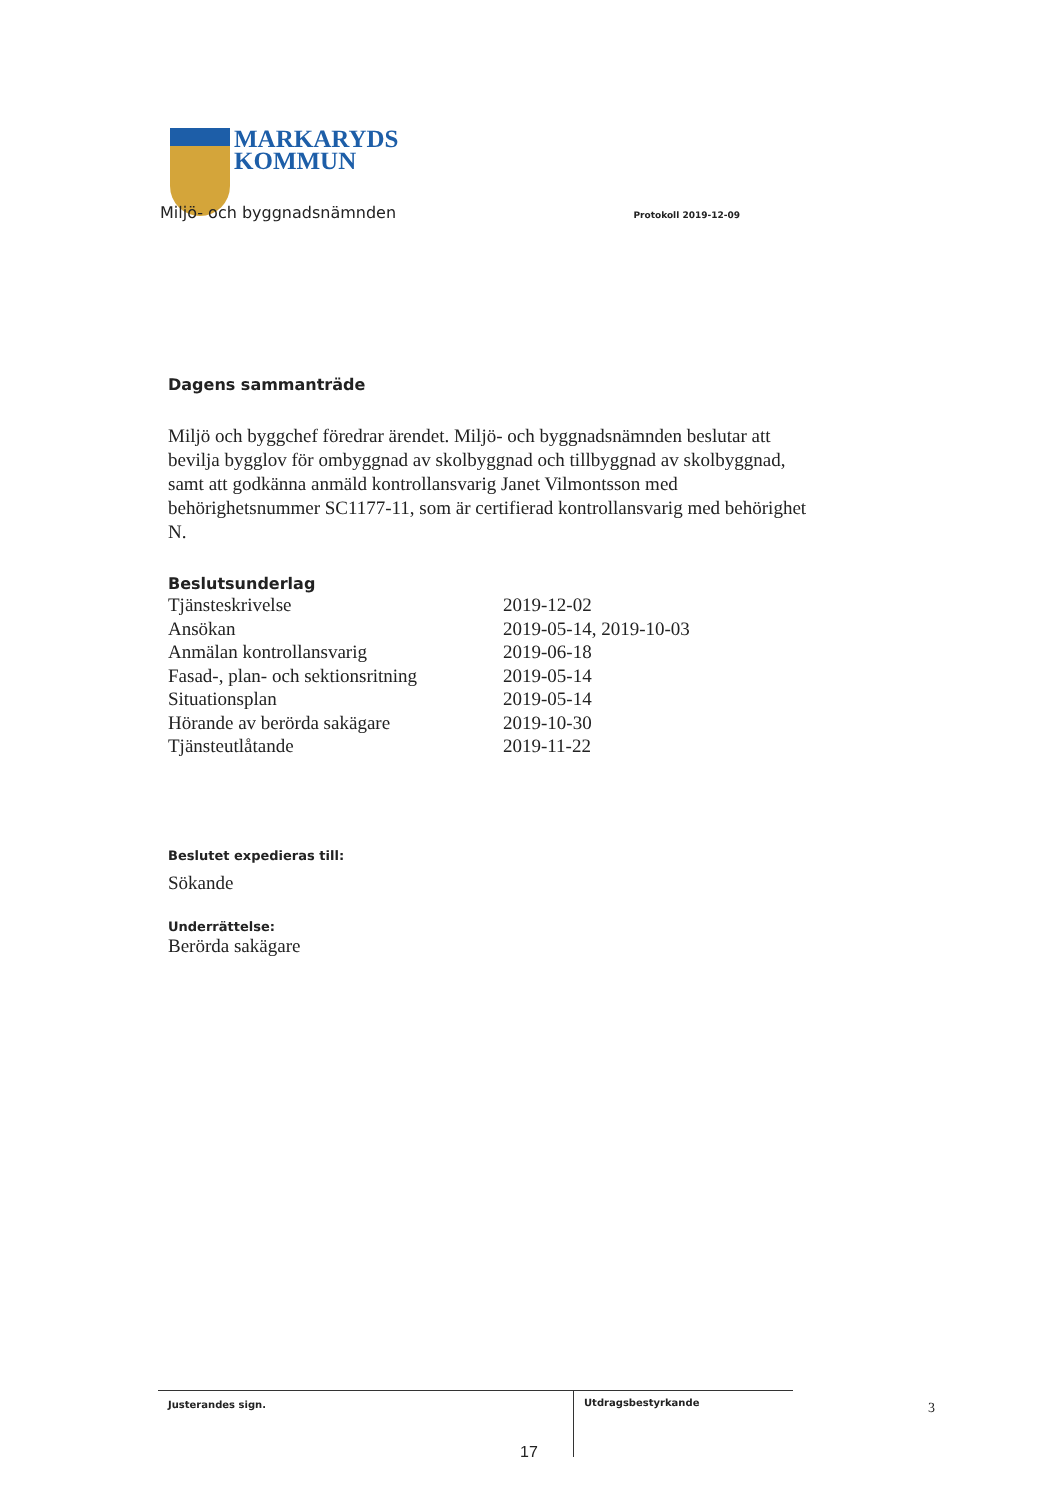MARKARYDS
KOMMUN
Miljö- och byggnadsnämnden Protokoll 2019-12-09
Dagens sammanträde
Miljö och byggchef föredrar ärendet. Miljö- och byggnadsnämnden beslutar att bevilja bygglov för ombyggnad av skolbyggnad och tillbyggnad av skolbyggnad, samt att godkänna anmäld kontrollansvarig Janet Vilmontsson med behörighetsnummer SC1177-11, som är certifierad kontrollansvarig med behörighet N.
Beslutsunderlag
| Tjänsteskrivelse | 2019-12-02 |
| Ansökan | 2019-05-14, 2019-10-03 |
| Anmälan kontrollansvarig | 2019-06-18 |
| Fasad-, plan- och sektionsritning | 2019-05-14 |
| Situationsplan | 2019-05-14 |
| Hörande av berörda sakägare | 2019-10-30 |
| Tjänsteutlåtande | 2019-11-22 |
Beslutet expedieras till:
Sökande
Underrättelse:
Berörda sakägare
Justerandes sign.
Utdragsbestyrkande
17
3